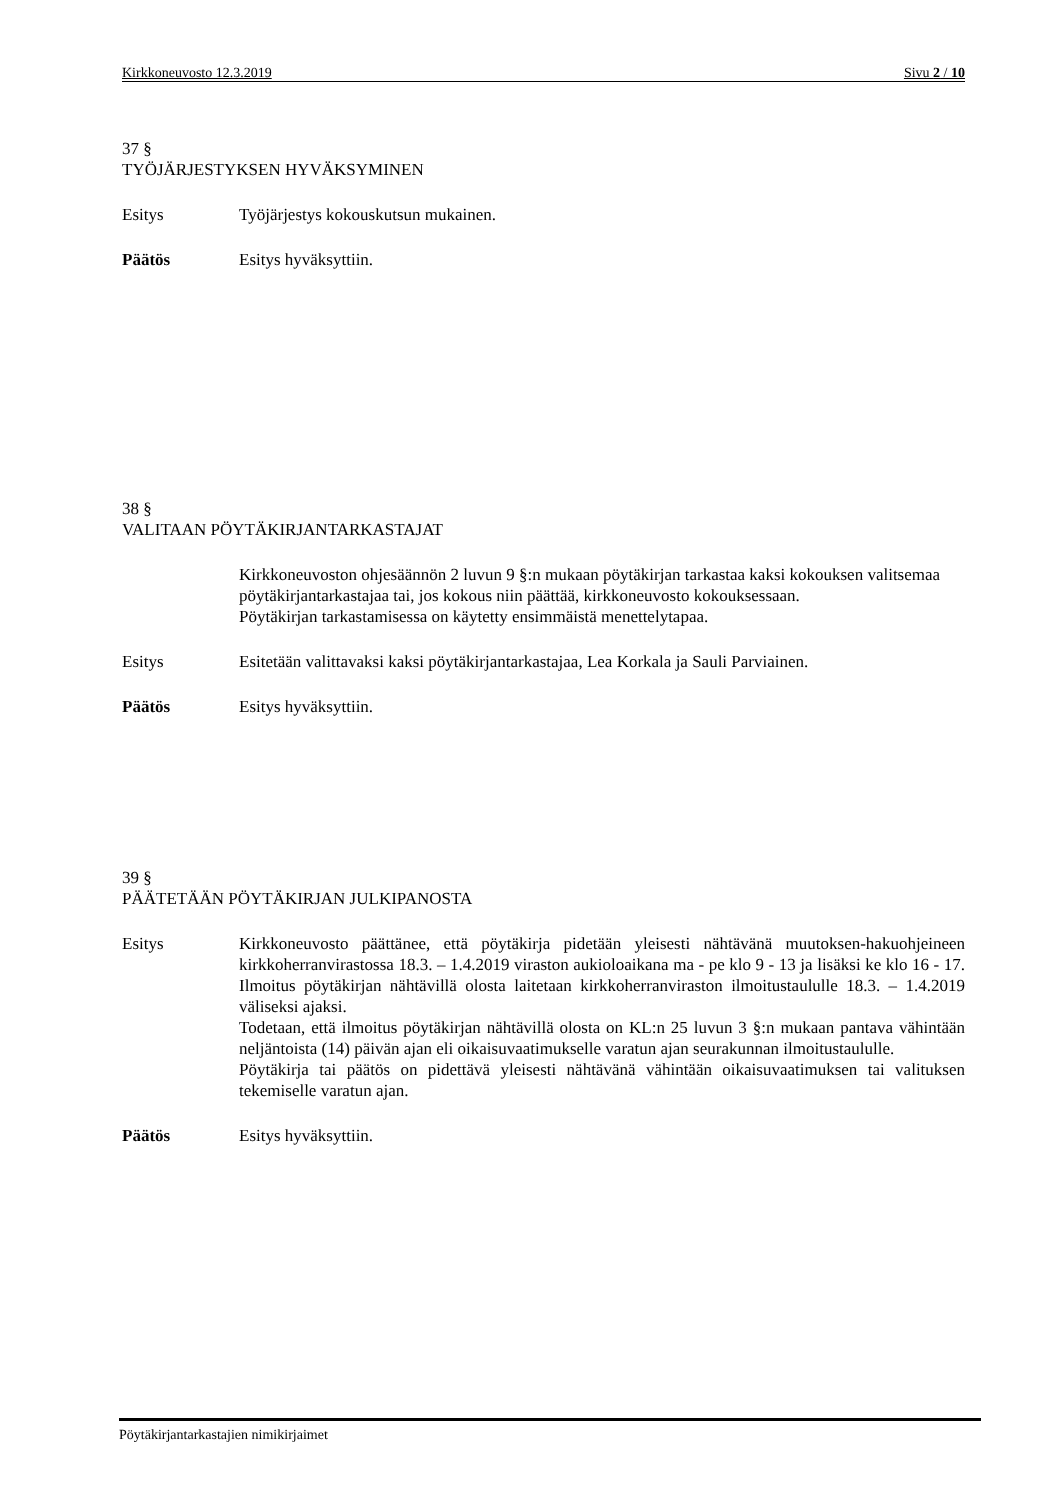Kirkkoneuvosto 12.3.2019 Sivu 2 / 10
37 §
TYÖJÄRJESTYKSEN HYVÄKSYMINEN
Esitys Työjärjestys kokouskutsun mukainen.
Päätös Esitys hyväksyttiin.
38 §
VALITAAN PÖYTÄKIRJANTARKASTAJAT
Kirkkoneuvoston ohjesäännön 2 luvun 9 §:n mukaan pöytäkirjan tarkastaa kaksi kokouksen valitsemaa pöytäkirjantarkastajaa tai, jos kokous niin päättää, kirkkoneuvosto kokouksessaan.
Pöytäkirjan tarkastamisessa on käytetty ensimmäistä menettelytapaa.
Esitys Esitetään valittavaksi kaksi pöytäkirjantarkastajaa, Lea Korkala ja Sauli Parviainen.
Päätös Esitys hyväksyttiin.
39 §
PÄÄTETÄÄN PÖYTÄKIRJAN JULKIPANOSTA
Esitys Kirkkoneuvosto päättänee, että pöytäkirja pidetään yleisesti nähtävänä muutoksen-hakuohjeineen kirkkoherranvirastossa 18.3. – 1.4.2019 viraston aukioloaikana ma - pe klo 9 - 13 ja lisäksi ke klo 16 - 17. Ilmoitus pöytäkirjan nähtävillä olosta laitetaan kirkkoherranviraston ilmoitustaululle 18.3. – 1.4.2019 väliseksi ajaksi.
Todetaan, että ilmoitus pöytäkirjan nähtävillä olosta on KL:n 25 luvun 3 §:n mukaan pantava vähintään neljäntoista (14) päivän ajan eli oikaisuvaatimukselle varatun ajan seurakunnan ilmoitustaululle.
Pöytäkirja tai päätös on pidettävä yleisesti nähtävänä vähintään oikaisuvaatimuksen tai valituksen tekemiselle varatun ajan.
Päätös Esitys hyväksyttiin.
Pöytäkirjantarkastajien nimikirjaimet